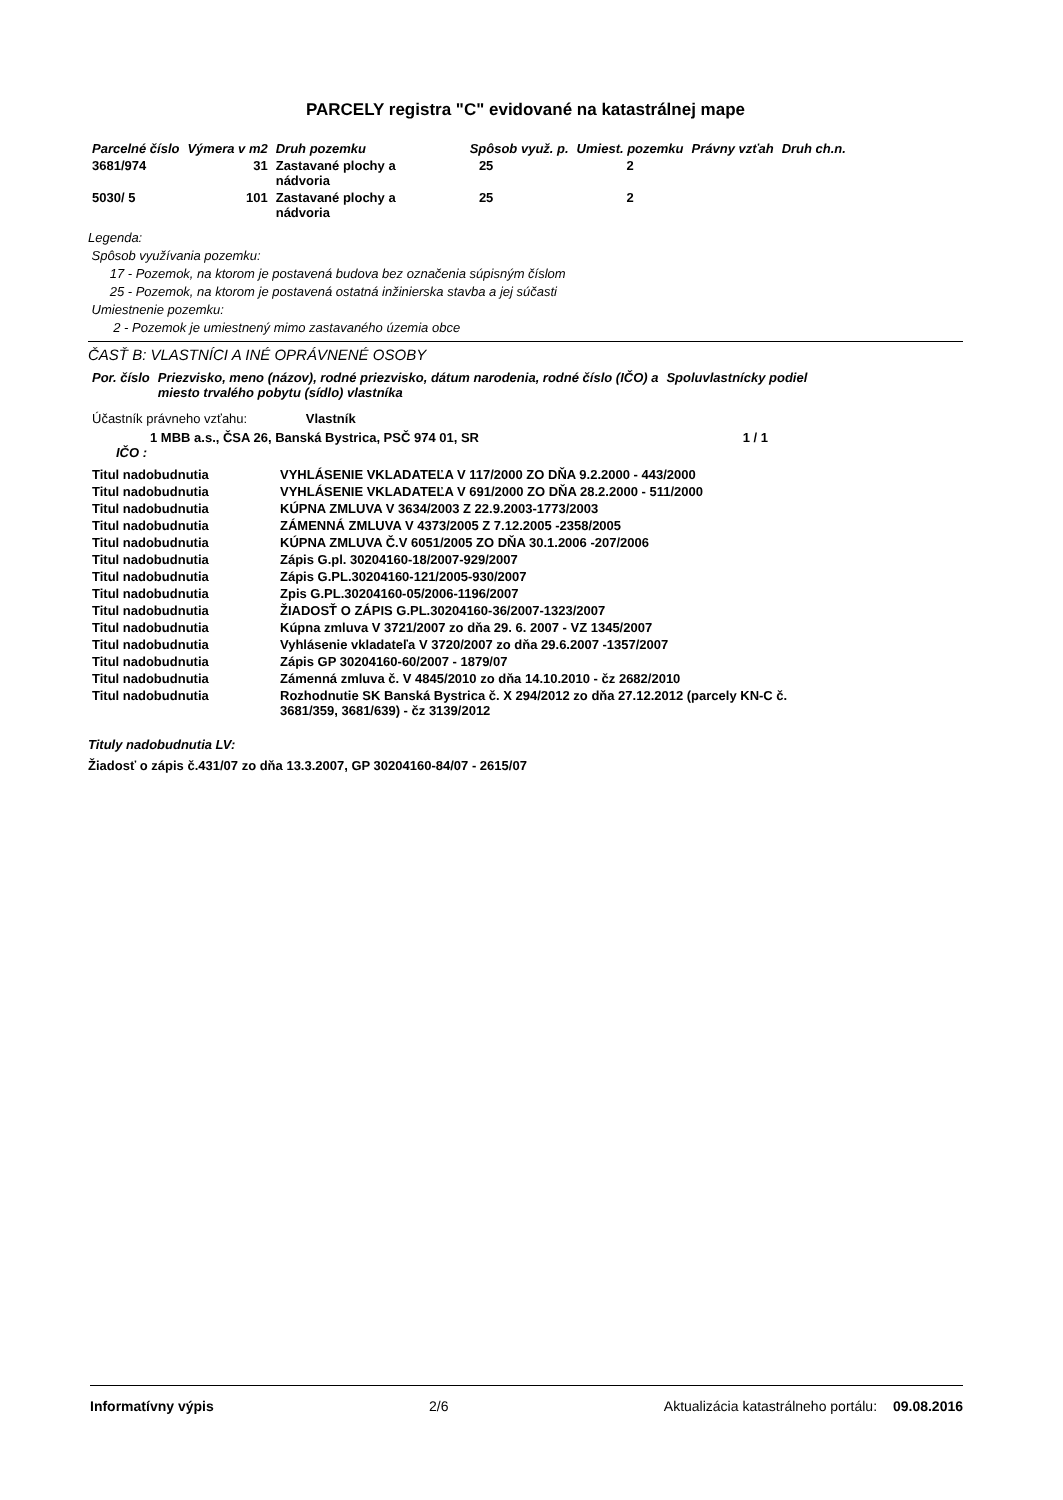PARCELY registra "C" evidované na katastrálnej mape
| Parcelné číslo | Výmera v m2 | Druh pozemku | Spôsob využ. p. | Umiest. pozemku | Právny vzťah | Druh ch.n. |
| --- | --- | --- | --- | --- | --- | --- |
| 3681/974 | 31 | Zastavané plochy a nádvoria | 25 | 2 | | |
| 5030/ 5 | 101 | Zastavané plochy a nádvoria | 25 | 2 | | |
Legenda:
Spôsob využívania pozemku:
17 - Pozemok, na ktorom je postavená budova bez označenia súpisným číslom
25 - Pozemok, na ktorom je postavená ostatná inžinierska stavba a jej súčasti
Umiestnenie pozemku:
2 - Pozemok je umiestnený mimo zastavaného územia obce
ČASŤ B: VLASTNÍCI A INÉ OPRÁVNENÉ OSOBY
| Por. číslo | Priezvisko, meno (názov), rodné priezvisko, dátum narodenia, rodné číslo (IČO) a miesto trvalého pobytu (sídlo) vlastníka | Spoluvlastnícky podiel |
Účastník právneho vzťahu: Vlastník
1 MBB a.s., ČSA 26, Banská Bystrica, PSČ 974 01, SR 1 / 1
IČO :
| Titul nadobudnutia | VYHLÁSENIE VKLADATEĽA V 117/2000 ZO DŇA 9.2.2000 - 443/2000 |
| Titul nadobudnutia | VYHLÁSENIE VKLADATEĽA V 691/2000 ZO DŇA 28.2.2000 - 511/2000 |
| Titul nadobudnutia | KÚPNA ZMLUVA V 3634/2003 Z 22.9.2003-1773/2003 |
| Titul nadobudnutia | ZÁMENNÁ ZMLUVA V 4373/2005 Z 7.12.2005 -2358/2005 |
| Titul nadobudnutia | KÚPNA ZMLUVA Č.V 6051/2005 ZO DŇA 30.1.2006 -207/2006 |
| Titul nadobudnutia | Zápis G.pl. 30204160-18/2007-929/2007 |
| Titul nadobudnutia | Zápis G.PL.30204160-121/2005-930/2007 |
| Titul nadobudnutia | Zpis G.PL.30204160-05/2006-1196/2007 |
| Titul nadobudnutia | ŽIADOSŤ O ZÁPIS G.PL.30204160-36/2007-1323/2007 |
| Titul nadobudnutia | Kúpna zmluva V 3721/2007 zo dňa 29. 6. 2007 - VZ 1345/2007 |
| Titul nadobudnutia | Vyhlásenie vkladateľa V 3720/2007 zo dňa 29.6.2007 -1357/2007 |
| Titul nadobudnutia | Zápis GP 30204160-60/2007 - 1879/07 |
| Titul nadobudnutia | Zámenná zmluva č. V 4845/2010 zo dňa 14.10.2010 - čz 2682/2010 |
| Titul nadobudnutia | Rozhodnutie SK Banská Bystrica č. X 294/2012 zo dňa 27.12.2012 (parcely KN-C č. 3681/359, 3681/639) - čz 3139/2012 |
Tituly nadobudnutia LV:
Žiadosť o zápis č.431/07 zo dňa 13.3.2007, GP 30204160-84/07 - 2615/07
Informatívny výpis 2/6 Aktualizácia katastrálneho portálu: 09.08.2016